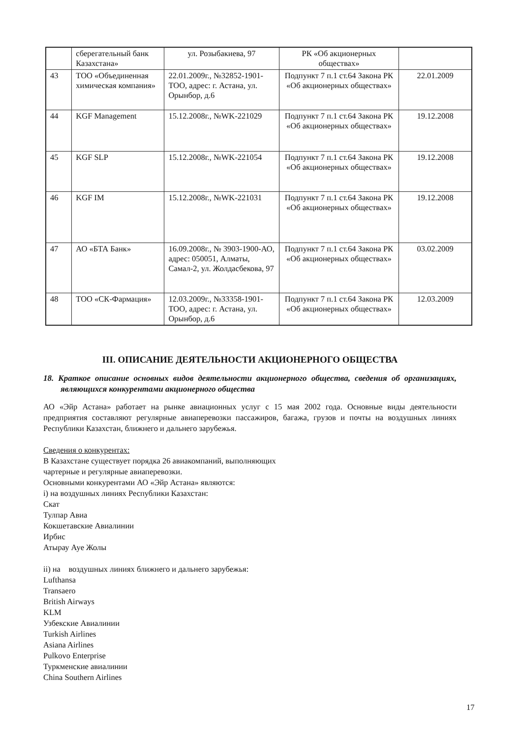| | сберегательный банк Казахстана» | ул. Розыбакиева, 97 | РК «Об акционерных обществах» | |
| 43 | ТОО «Объединенная химическая компания» | 22.01.2009г., №32852-1901-ТОО, адрес: г. Астана, ул. Орынбор, д.6 | Подпункт 7 п.1 ст.64 Закона РК «Об акционерных обществах» | 22.01.2009 |
| 44 | KGF Management | 15.12.2008г., №WK-221029 | Подпункт 7 п.1 ст.64 Закона РК «Об акционерных обществах» | 19.12.2008 |
| 45 | KGF SLP | 15.12.2008г., №WK-221054 | Подпункт 7 п.1 ст.64 Закона РК «Об акционерных обществах» | 19.12.2008 |
| 46 | KGF IM | 15.12.2008г., №WK-221031 | Подпункт 7 п.1 ст.64 Закона РК «Об акционерных обществах» | 19.12.2008 |
| 47 | АО «БТА Банк» | 16.09.2008г., № 3903-1900-АО, адрес: 050051, Алматы, Самал-2, ул. Жолдасбекова, 97 | Подпункт 7 п.1 ст.64 Закона РК «Об акционерных обществах» | 03.02.2009 |
| 48 | ТОО «СК-Фармация» | 12.03.2009г., №33358-1901-ТОО, адрес: г. Астана, ул. Орынбор, д.6 | Подпункт 7 п.1 ст.64 Закона РК «Об акционерных обществах» | 12.03.2009 |
III. ОПИСАНИЕ ДЕЯТЕЛЬНОСТИ АКЦИОНЕРНОГО ОБЩЕСТВА
18. Краткое описание основных видов деятельности акционерного общества, сведения об организациях, являющихся конкурентами акционерного общества
АО «Эйр Астана» работает на рынке авиационных услуг с 15 мая 2002 года. Основные виды деятельности предприятия составляют регулярные авиаперевозки пассажиров, багажа, грузов и почты на воздушных линиях Республики Казахстан, ближнего и дальнего зарубежья.
Сведения о конкурентах:
В Казахстане существует порядка 26 авиакомпаний, выполняющих
чартерные и регулярные авиаперевозки.
Основными конкурентами АО «Эйр Астана» являются:
i) на воздушных линиях Республики Казахстан:
Скат
Тулпар Авиа
Кокшетавские Авиалинии
Ирбис
Атырау Ауе Жолы
ii) на воздушных линиях ближнего и дальнего зарубежья:
Lufthansa
Transaero
British Airways
KLM
Узбекские Авиалинии
Turkish Airlines
Asiana Airlines
Pulkovo Enterprise
Туркменские авиалинии
China Southern Airlines
17